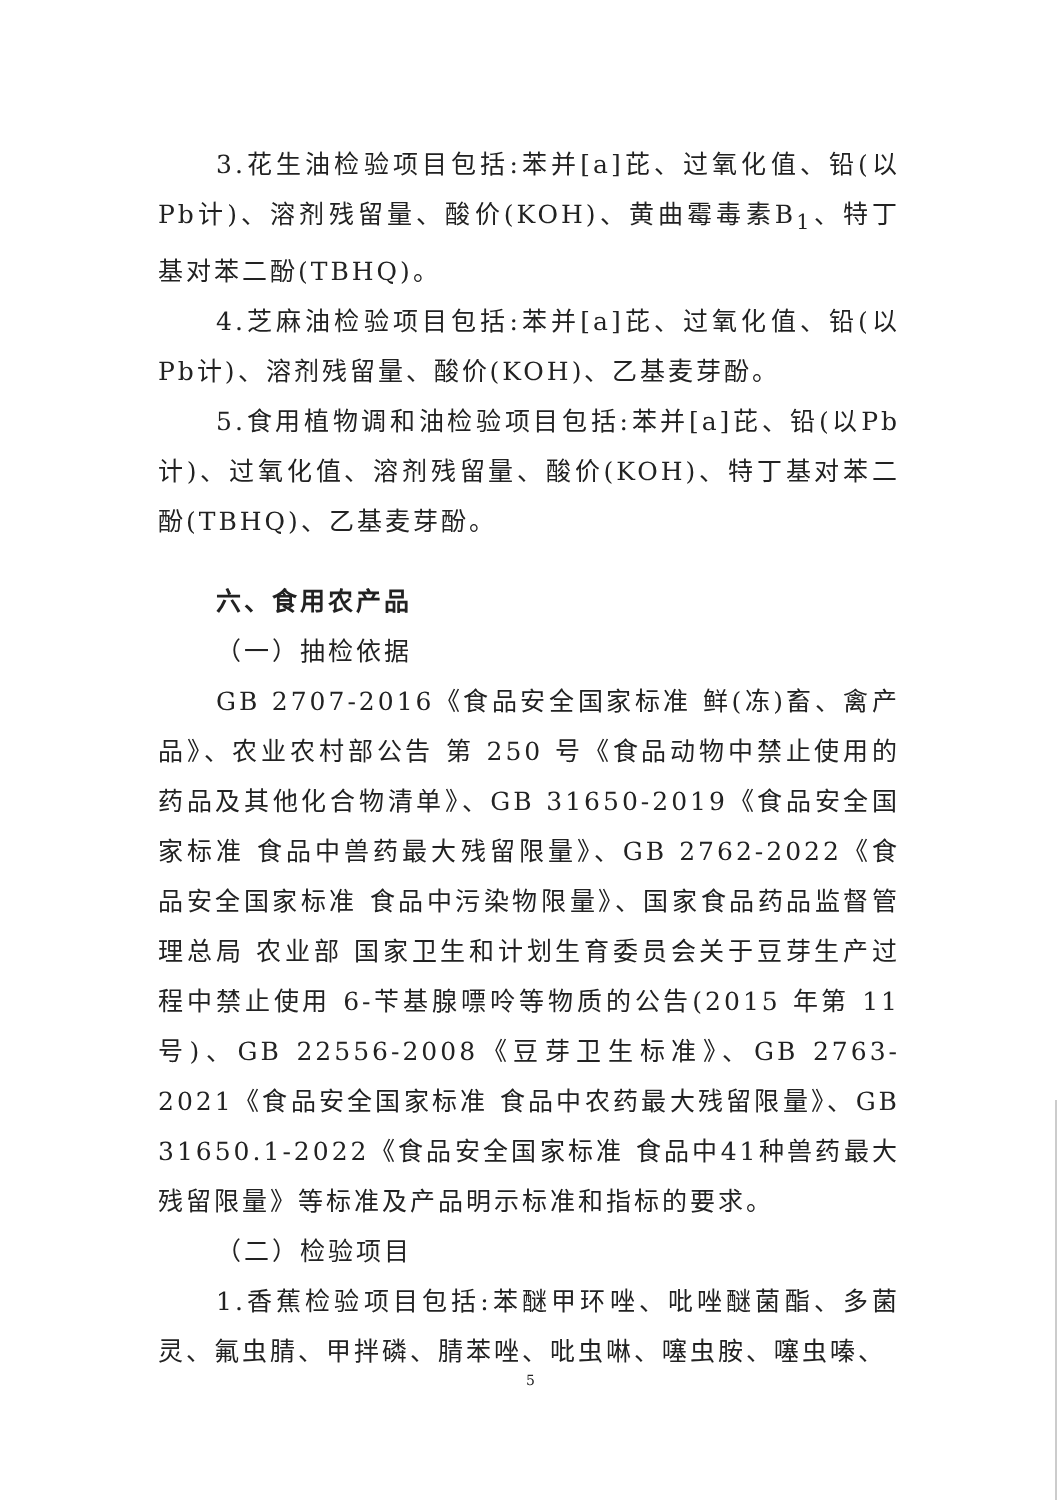3.花生油检验项目包括:苯并[a]芘、过氧化值、铅(以Pb计)、溶剂残留量、酸价(KOH)、黄曲霉毒素B<sub>1</sub>、特丁基对苯二酚(TBHQ)。
4.芝麻油检验项目包括:苯并[a]芘、过氧化值、铅(以Pb计)、溶剂残留量、酸价(KOH)、乙基麦芽酚。
5.食用植物调和油检验项目包括:苯并[a]芘、铅(以Pb计)、过氧化值、溶剂残留量、酸价(KOH)、特丁基对苯二酚(TBHQ)、乙基麦芽酚。
六、食用农产品
（一）抽检依据
GB 2707-2016《食品安全国家标准 鲜(冻)畜、禽产品》、农业农村部公告 第 250 号《食品动物中禁止使用的药品及其他化合物清单》、GB 31650-2019《食品安全国家标准 食品中兽药最大残留限量》、GB 2762-2022《食品安全国家标准 食品中污染物限量》、国家食品药品监督管理总局 农业部 国家卫生和计划生育委员会关于豆芽生产过程中禁止使用 6-苄基腺嘌呤等物质的公告(2015 年第 11 号)、GB 22556-2008《豆芽卫生标准》、GB 2763-2021《食品安全国家标准 食品中农药最大残留限量》、GB 31650.1-2022《食品安全国家标准 食品中41种兽药最大残留限量》等标准及产品明示标准和指标的要求。
（二）检验项目
1.香蕉检验项目包括:苯醚甲环唑、吡唑醚菌酯、多菌灵、氟虫腈、甲拌磷、腈苯唑、吡虫啉、噻虫胺、噻虫嗪、
5